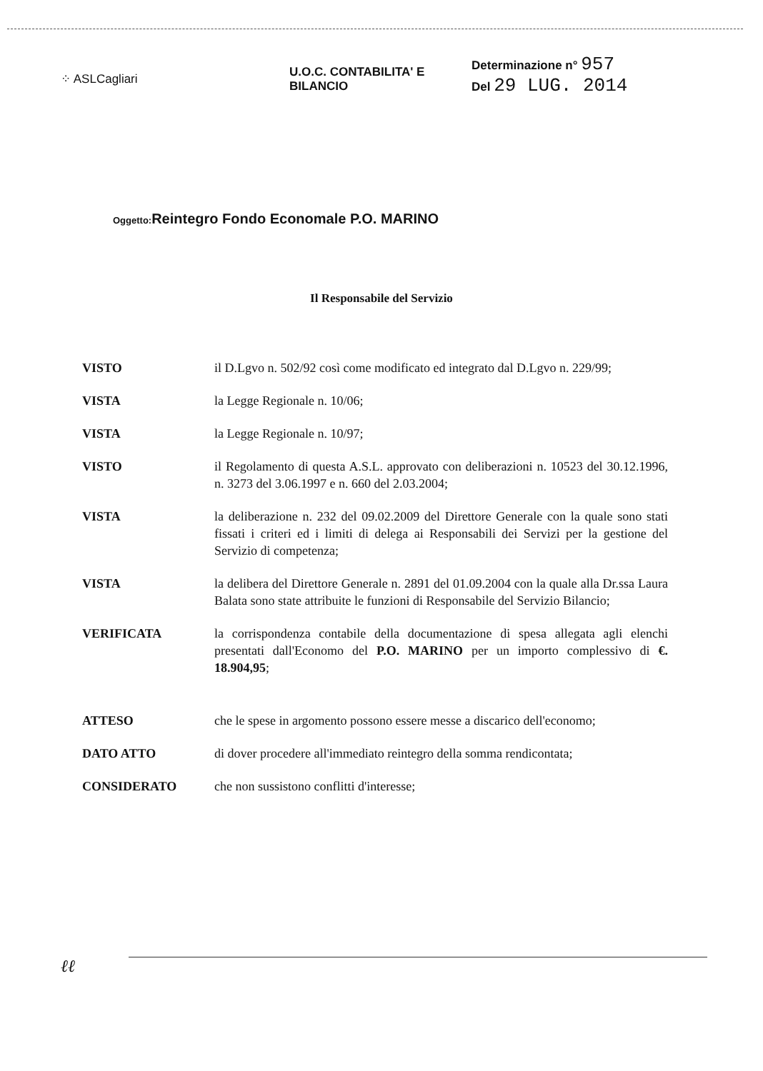⁘ ASLCagliari
U.O.C. CONTABILITA' E BILANCIO
Determinazione n° 957
Del 29 LUG. 2014
Oggetto: Reintegro Fondo Economale P.O. MARINO
Il Responsabile del Servizio
VISTO il D.Lgvo n. 502/92 così come modificato ed integrato dal D.Lgvo n. 229/99;
VISTA la Legge Regionale n. 10/06;
VISTA la Legge Regionale n. 10/97;
VISTO il Regolamento di questa A.S.L. approvato con deliberazioni n. 10523 del 30.12.1996, n. 3273 del 3.06.1997 e n. 660 del 2.03.2004;
VISTA la deliberazione n. 232 del 09.02.2009 del Direttore Generale con la quale sono stati fissati i criteri ed i limiti di delega ai Responsabili dei Servizi per la gestione del Servizio di competenza;
VISTA la delibera del Direttore Generale n. 2891 del 01.09.2004 con la quale alla Dr.ssa Laura Balata sono state attribuite le funzioni di Responsabile del Servizio Bilancio;
VERIFICATA la corrispondenza contabile della documentazione di spesa allegata agli elenchi presentati dall'Economo del P.O. MARINO per un importo complessivo di €. 18.904,95;
ATTESO che le spese in argomento possono essere messe a discarico dell'economo;
DATO ATTO di dover procedere all'immediato reintegro della somma rendicontata;
CONSIDERATO che non sussistono conflitti d'interesse;
ℓℓ